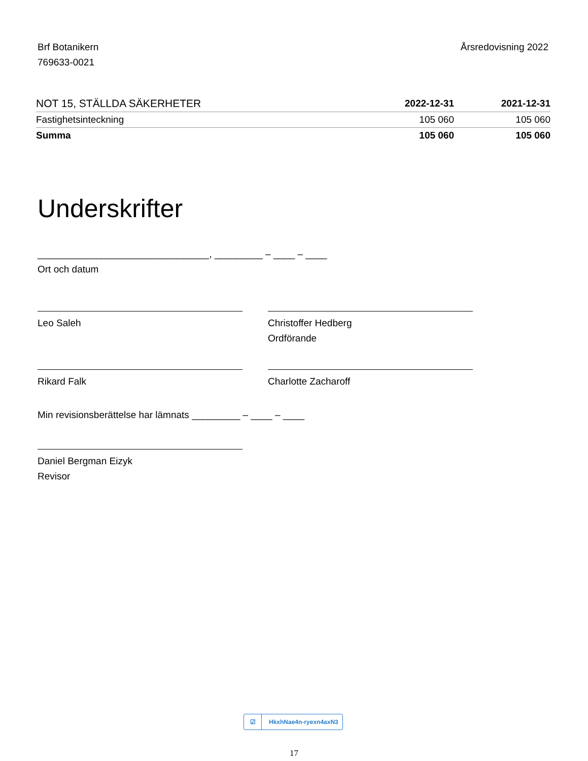Brf Botanikern
769633-0021
Årsredovisning 2022
| NOT 15, STÄLLDA SÄKERHETER | 2022-12-31 | 2021-12-31 |
| --- | --- | --- |
| Fastighetsinteckning | 105 060 | 105 060 |
| Summa | 105 060 | 105 060 |
Underskrifter
________________________________, _________ – ____ – ____
Ort och datum
Leo Saleh Christoffer Hedberg
Ordförande
Rikard Falk Charlotte Zacharoff
Min revisionsberättelse har lämnats _________ – ____ – ____
Daniel Bergman Eizyk
Revisor
☑ HkxhNae4n-ryexn4axN3
17